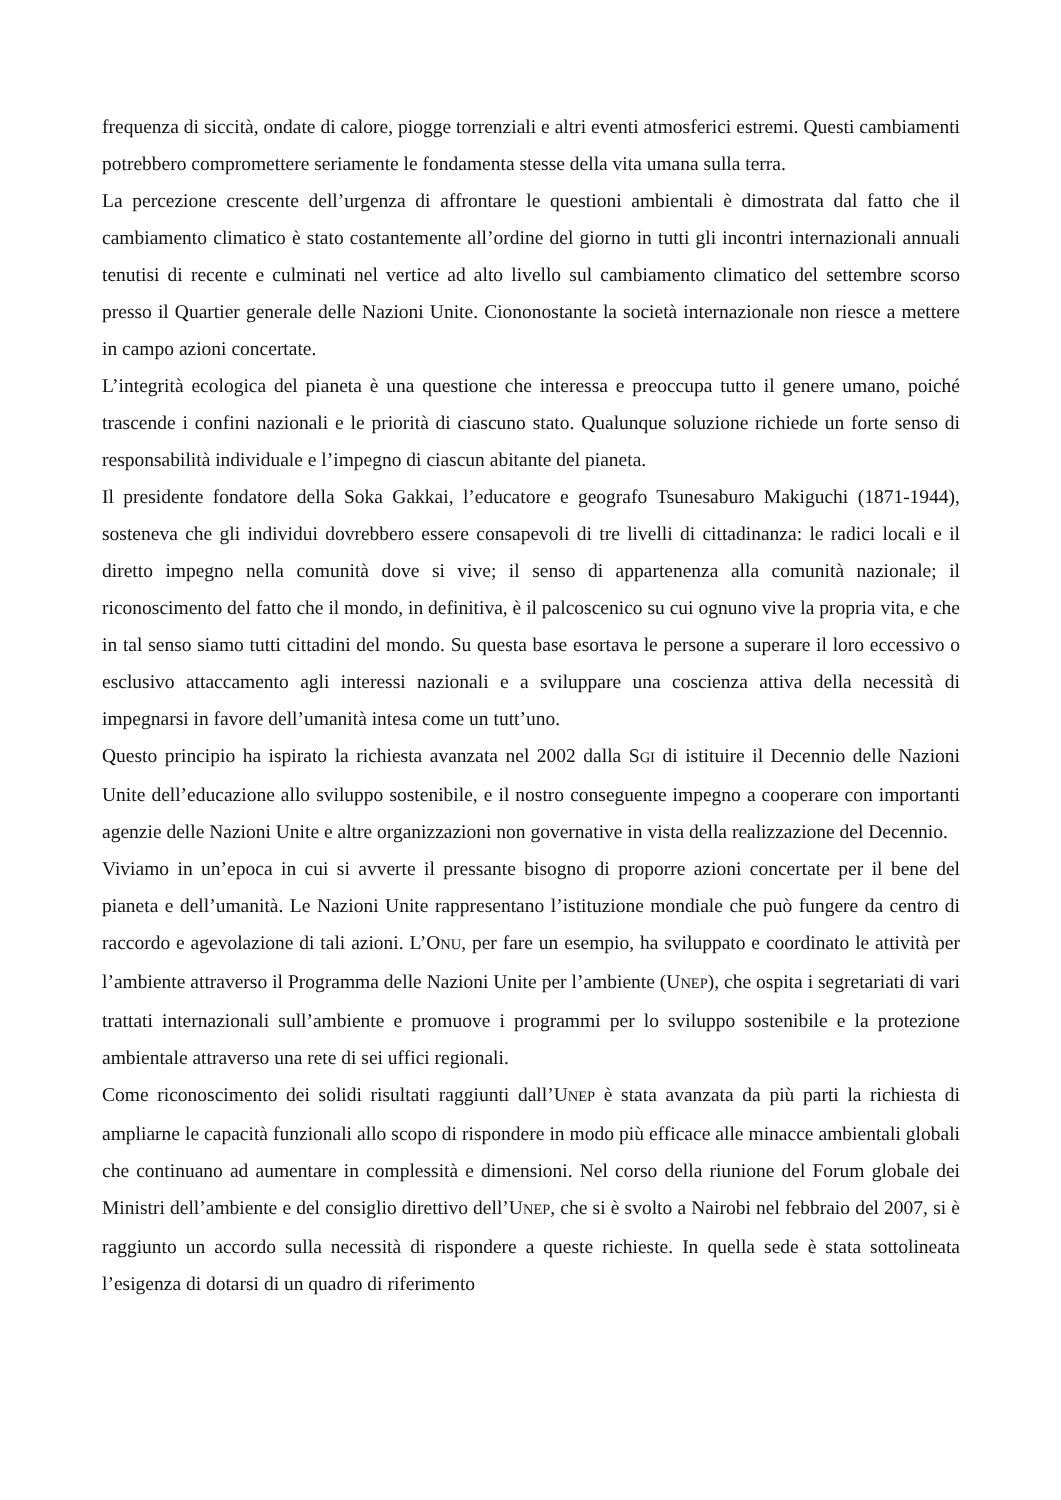frequenza di siccità, ondate di calore, piogge torrenziali e altri eventi atmosferici estremi. Questi cambiamenti potrebbero compromettere seriamente le fondamenta stesse della vita umana sulla terra.
La percezione crescente dell’urgenza di affrontare le questioni ambientali è dimostrata dal fatto che il cambiamento climatico è stato costantemente all’ordine del giorno in tutti gli incontri internazionali annuali tenutisi di recente e culminati nel vertice ad alto livello sul cambiamento climatico del settembre scorso presso il Quartier generale delle Nazioni Unite. Ciononostante la società internazionale non riesce a mettere in campo azioni concertate.
L’integrità ecologica del pianeta è una questione che interessa e preoccupa tutto il genere umano, poiché trascende i confini nazionali e le priorità di ciascuno stato. Qualunque soluzione richiede un forte senso di responsabilità individuale e l’impegno di ciascun abitante del pianeta.
Il presidente fondatore della Soka Gakkai, l’educatore e geografo Tsunesaburo Makiguchi (1871-1944), sosteneva che gli individui dovrebbero essere consapevoli di tre livelli di cittadinanza: le radici locali e il diretto impegno nella comunità dove si vive; il senso di appartenenza alla comunità nazionale; il riconoscimento del fatto che il mondo, in definitiva, è il palcoscenico su cui ognuno vive la propria vita, e che in tal senso siamo tutti cittadini del mondo. Su questa base esortava le persone a superare il loro eccessivo o esclusivo attaccamento agli interessi nazionali e a sviluppare una coscienza attiva della necessità di impegnarsi in favore dell’umanità intesa come un tutt’uno.
Questo principio ha ispirato la richiesta avanzata nel 2002 dalla SGI di istituire il Decennio delle Nazioni Unite dell’educazione allo sviluppo sostenibile, e il nostro conseguente impegno a cooperare con importanti agenzie delle Nazioni Unite e altre organizzazioni non governative in vista della realizzazione del Decennio.
Viviamo in un’epoca in cui si avverte il pressante bisogno di proporre azioni concertate per il bene del pianeta e dell’umanità. Le Nazioni Unite rappresentano l’istituzione mondiale che può fungere da centro di raccordo e agevolazione di tali azioni. L’ONU, per fare un esempio, ha sviluppato e coordinato le attività per l’ambiente attraverso il Programma delle Nazioni Unite per l’ambiente (UNEP), che ospita i segretariati di vari trattati internazionali sull’ambiente e promuove i programmi per lo sviluppo sostenibile e la protezione ambientale attraverso una rete di sei uffici regionali.
Come riconoscimento dei solidi risultati raggiunti dall’UNEP è stata avanzata da più parti la richiesta di ampliarne le capacità funzionali allo scopo di rispondere in modo più efficace alle minacce ambientali globali che continuano ad aumentare in complessità e dimensioni. Nel corso della riunione del Forum globale dei Ministri dell’ambiente e del consiglio direttivo dell’UNEP, che si è svolto a Nairobi nel febbraio del 2007, si è raggiunto un accordo sulla necessità di rispondere a queste richieste. In quella sede è stata sottolineata l’esigenza di dotarsi di un quadro di riferimento